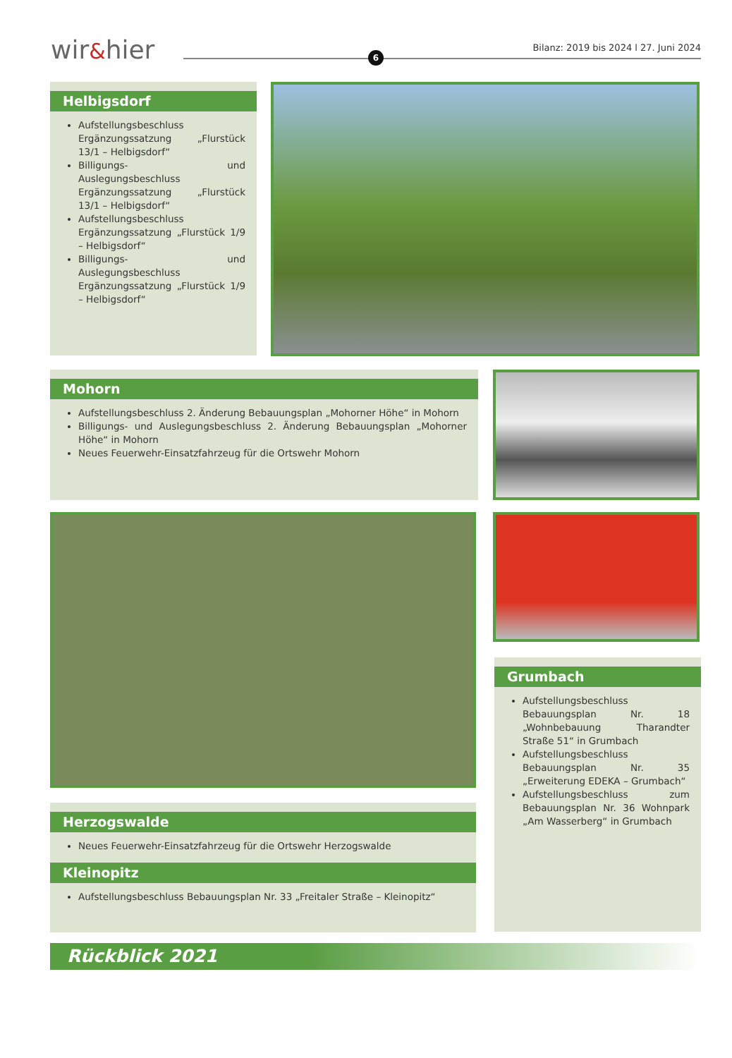wir&hier 6
Bilanz: 2019 bis 2024 l 27. Juni 2024
Helbigsdorf
Aufstellungsbeschluss Ergänzungssatzung „Flurstück 13/1 – Helbigsdorf“
Billigungs- und Auslegungsbeschluss Ergänzungssatzung „Flurstück 13/1 – Helbigsdorf“
Aufstellungsbeschluss Ergänzungssatzung „Flurstück 1/9 – Helbigsdorf“
Billigungs- und Auslegungsbeschluss Ergänzungssatzung „Flurstück 1/9 – Helbigsdorf“
Mohorn
Aufstellungsbeschluss 2. Änderung Bebauungsplan „Mohorner Höhe“ in Mohorn
Billigungs- und Auslegungsbeschluss 2. Änderung Bebauungsplan „Mohorner Höhe“ in Mohorn
Neues Feuerwehr-Einsatzfahrzeug für die Ortswehr Mohorn
Herzogswalde
Neues Feuerwehr-Einsatzfahrzeug für die Ortswehr Herzogswalde
Kleinopitz
Aufstellungsbeschluss Bebauungsplan Nr. 33 „Freitaler Straße – Kleinopitz“
Grumbach
Aufstellungsbeschluss Bebauungsplan Nr. 18 „Wohnbebauung Tharandter Straße 51“ in Grumbach
Aufstellungsbeschluss Bebauungsplan Nr. 35 „Erweiterung EDEKA – Grumbach“
Aufstellungsbeschluss zum Bebauungsplan Nr. 36 Wohnpark „Am Wasserberg“ in Grumbach
Rückblick 2021